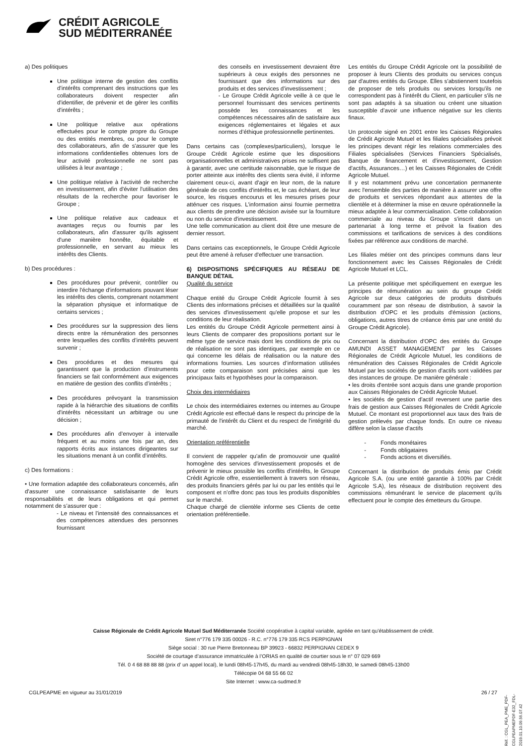CRÉDIT AGRICOLE
SUD MÉDITERRANÉE
a) Des politiques
Une politique interne de gestion des conflits d'intérêts comprenant des instructions que les collaborateurs doivent respecter afin d'identifier, de prévenir et de gérer les conflits d'intérêts ;
Une politique relative aux opérations effectuées pour le compte propre du Groupe ou des entités membres, ou pour le compte des collaborateurs, afin de s'assurer que les informations confidentielles obtenues lors de leur activité professionnelle ne sont pas utilisées à leur avantage ;
Une politique relative à l'activité de recherche en investissement, afin d'éviter l'utilisation des résultats de la recherche pour favoriser le Groupe ;
Une politique relative aux cadeaux et avantages reçus ou fournis par les collaborateurs, afin d'assurer qu'ils agissent d'une manière honnête, équitable et professionnelle, en servant au mieux les intérêts des Clients.
b) Des procédures :
Des procédures pour prévenir, contrôler ou interdire l'échange d'informations pouvant léser les intérêts des clients, comprenant notamment la séparation physique et informatique de certains services ;
Des procédures sur la suppression des liens directs entre la rémunération des personnes entre lesquelles des conflits d’intérêts peuvent survenir ;
Des procédures et des mesures qui garantissent que la production d’instruments financiers se fait conformément aux exigences en matière de gestion des conflits d’intérêts ;
Des procédures prévoyant la transmission rapide à la hiérarchie des situations de conflits d'intérêts nécessitant un arbitrage ou une décision ;
Des procédures afin d’envoyer à intervalle fréquent et au moins une fois par an, des rapports écrits aux instances dirigeantes sur les situations menant à un conflit d’intérêts.
c) Des formations :
• Une formation adaptée des collaborateurs concernés, afin d'assurer une connaissance satisfaisante de leurs responsabilités et de leurs obligations et qui permet notamment de s’assurer que :
- Le niveau et l’intensité des connaissances et des compétences attendues des personnes fournissant
des conseils en investissement devraient être supérieurs à ceux exigés des personnes ne fournissant que des informations sur des produits et des services d’investissement ;
- Le Groupe Crédit Agricole veille à ce que le personnel fournissant des services pertinents possède les connaissances et les compétences nécessaires afin de satisfaire aux exigences réglementaires et légales et aux normes d’éthique professionnelle pertinentes.
Dans certains cas (complexes/particuliers), lorsque le Groupe Crédit Agricole estime que les dispositions organisationnelles et administratives prises ne suffisent pas à garantir, avec une certitude raisonnable, que le risque de porter atteinte aux intérêts des clients sera évité, il informe clairement ceux-ci, avant d'agir en leur nom, de la nature générale de ces conflits d'intérêts et, le cas échéant, de leur source, les risques encourus et les mesures prises pour atténuer ces risques. L'information ainsi fournie permettra aux clients de prendre une décision avisée sur la fourniture ou non du service d'investissement.
Une telle communication au client doit être une mesure de dernier ressort.
Dans certains cas exceptionnels, le Groupe Crédit Agricole peut être amené à refuser d'effectuer une transaction.
6) DISPOSITIONS SPÉCIFIQUES AU RÉSEAU DE BANQUE DÉTAIL
Qualité du service
Chaque entité du Groupe Crédit Agricole fournit à ses Clients des informations précises et détaillées sur la qualité des services d'investissement qu'elle propose et sur les conditions de leur réalisation.
Les entités du Groupe Crédit Agricole permettent ainsi à leurs Clients de comparer des propositions portant sur le même type de service mais dont les conditions de prix ou de réalisation ne sont pas identiques, par exemple en ce qui concerne les délais de réalisation ou la nature des informations fournies. Les sources d’information utilisées pour cette comparaison sont précisées ainsi que les principaux faits et hypothèses pour la comparaison.
Choix des intermédiaires
Le choix des intermédiaires externes ou internes au Groupe Crédit Agricole est effectué dans le respect du principe de la primauté de l'intérêt du Client et du respect de l'intégrité du marché.
Orientation préférentielle
Il convient de rappeler qu'afin de promouvoir une qualité homogène des services d'investissement proposés et de prévenir le mieux possible les conflits d'intérêts, le Groupe Crédit Agricole offre, essentiellement à travers son réseau, des produits financiers gérés par lui ou par les entités qui le composent et n’offre donc pas tous les produits disponibles sur le marché.
Chaque chargé de clientèle informe ses Clients de cette orientation préférentielle.
Les entités du Groupe Crédit Agricole ont la possibilité de proposer à leurs Clients des produits ou services conçus par d'autres entités du Groupe. Elles s'abstiennent toutefois de proposer de tels produits ou services lorsqu'ils ne correspondent pas à l'intérêt du Client, en particulier s'ils ne sont pas adaptés à sa situation ou créent une situation susceptible d’avoir une influence négative sur les clients finaux.
Un protocole signé en 2001 entre les Caisses Régionales de Crédit Agricole Mutuel et les filiales spécialisées prévoit les principes devant régir les relations commerciales des Filiales spécialisées (Services Financiers Spécialisés, Banque de financement et d'investissement, Gestion d'actifs, Assurances…) et les Caisses Régionales de Crédit Agricole Mutuel.
Il y est notamment prévu une concertation permanente avec l'ensemble des parties de manière à assurer une offre de produits et services répondant aux attentes de la clientèle et à déterminer la mise en œuvre opérationnelle la mieux adaptée à leur commercialisation. Cette collaboration commerciale au niveau du Groupe s'inscrit dans un partenariat à long terme et prévoit la fixation des commissions et tarifications de services à des conditions fixées par référence aux conditions de marché.
Les filiales métier ont des principes communs dans leur fonctionnement avec les Caisses Régionales de Crédit Agricole Mutuel et LCL.
La présente politique met spécifiquement en exergue les principes de rémunération au sein du groupe Crédit Agricole sur deux catégories de produits distribués couramment par son réseau de distribution, à savoir la distribution d'OPC et les produits d'émission (actions, obligations, autres titres de créance émis par une entité du Groupe Crédit Agricole).
Concernant la distribution d'OPC des entités du Groupe AMUNDI ASSET MANAGEMENT par les Caisses Régionales de Crédit Agricole Mutuel, les conditions de rémunération des Caisses Régionales de Crédit Agricole Mutuel par les sociétés de gestion d'actifs sont validées par des instances de groupe. De manière générale :
• les droits d'entrée sont acquis dans une grande proportion aux Caisses Régionales de Crédit Agricole Mutuel.
• les sociétés de gestion d'actif reversent une partie des frais de gestion aux Caisses Régionales de Crédit Agricole Mutuel. Ce montant est proportionnel aux taux des frais de gestion prélevés par chaque fonds. En outre ce niveau diffère selon la classe d'actifs
- Fonds monétaires
- Fonds obligataires
- Fonds actions et diversifiés.
Concernant la distribution de produits émis par Crédit Agricole S.A. (ou une entité garantie à 100% par Crédit Agricole S.A), les réseaux de distribution reçoivent des commissions rémunérant le service de placement qu'ils effectuent pour le compte des émetteurs du Groupe.
Caisse Régionale de Crédit Agricole Mutuel Sud Méditerranée Société coopérative à capital variable, agréée en tant qu’établissement de crédit.
Siret n°776 179 335 00026 - R.C. n°776 179 335 RCS PERPIGNAN
Siège social : 30 rue Pierre Bretonneau BP 39923 - 66832 PERPIGNAN CEDEX 9
Société de courtage d’assurance immatriculée à l’ORIAS en qualité de courtier sous le n° 07 029 669
Tél. 0 4 68 88 88 88 (prix d’ un appel local), le lundi 08h45-17h45, du mardi au vendredi 08h45-18h30, le samedi 08h45-13h00
Télécopie 04 68 55 66 02
Site Internet : www.ca-sudmed.fr
CGLPEAPME en vigueur au 31/01/2019
26 / 27
Réf. : CGL_PEA_PME_PDF-CGLPEAPMEPDF-E32_FDL-2019.01.10.09.56.07.42